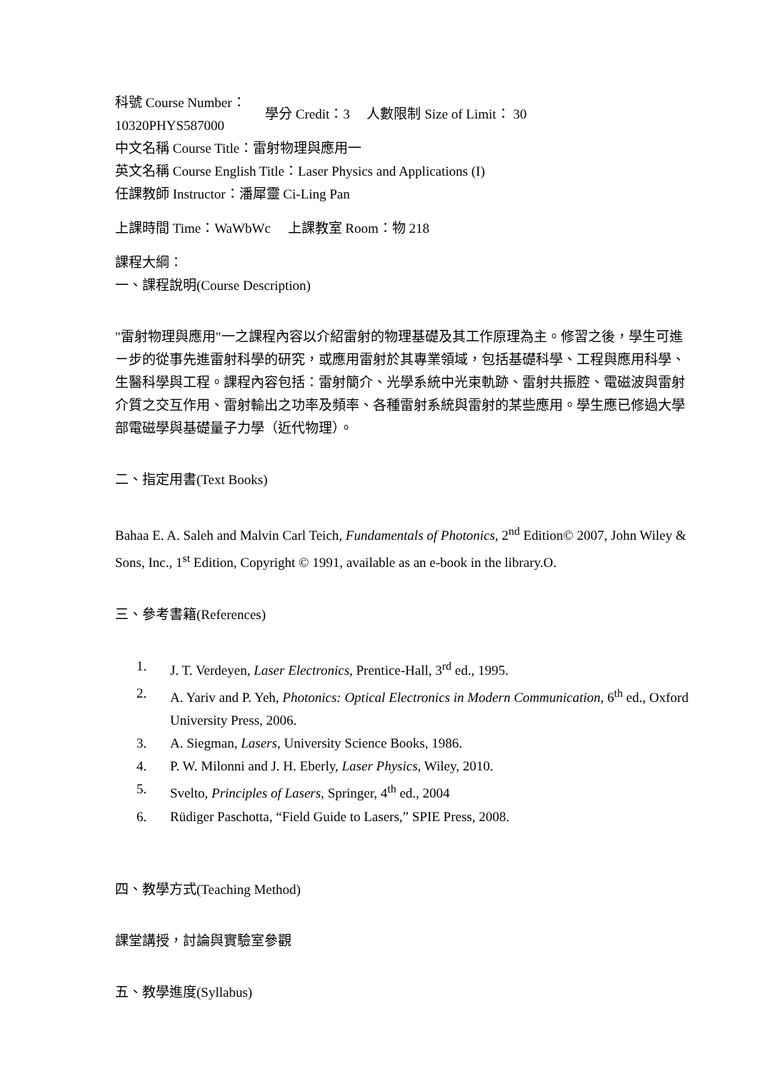科號 Course Number：
10320PHYS587000
學分 Credit：3 人數限制 Size of Limit： 30
中文名稱 Course Title：雷射物理與應用一
英文名稱 Course English Title：Laser Physics and Applications (I)
任課教師 Instructor：潘犀靈 Ci-Ling Pan
上課時間 Time：WaWbWc 上課教室 Room：物 218
課程大綱：
一、課程說明(Course Description)
"雷射物理與應用"一之課程內容以介紹雷射的物理基礎及其工作原理為主。修習之後，學生可進ㄧ步的從事先進雷射科學的研究，或應用雷射於其專業領域，包括基礎科學、工程與應用科學、生醫科學與工程。課程內容包括：雷射簡介、光學系統中光束軌跡、雷射共振腔、電磁波與雷射介質之交互作用、雷射輸出之功率及頻率、各種雷射系統與雷射的某些應用。學生應已修過大學部電磁學與基礎量子力學（近代物理）。
二、指定用書(Text Books)
Bahaa E. A. Saleh and Malvin Carl Teich, Fundamentals of Photonics, 2<sup>nd</sup> Edition© 2007, John Wiley & Sons, Inc., 1<sup>st</sup> Edition, Copyright © 1991, available as an e-book in the library.O.
三、參考書籍(References)
1. J. T. Verdeyen, Laser Electronics, Prentice-Hall, 3<sup>rd</sup> ed., 1995.
2. A. Yariv and P. Yeh, Photonics: Optical Electronics in Modern Communication, 6<sup>th</sup> ed., Oxford University Press, 2006.
3. A. Siegman, Lasers, University Science Books, 1986.
4. P. W. Milonni and J. H. Eberly, Laser Physics, Wiley, 2010.
5. Svelto, Principles of Lasers, Springer, 4<sup>th</sup> ed., 2004
6. Rüdiger Paschotta, “Field Guide to Lasers,” SPIE Press, 2008.
四、教學方式(Teaching Method)
課堂講授，討論與實驗室參觀
五、教學進度(Syllabus)